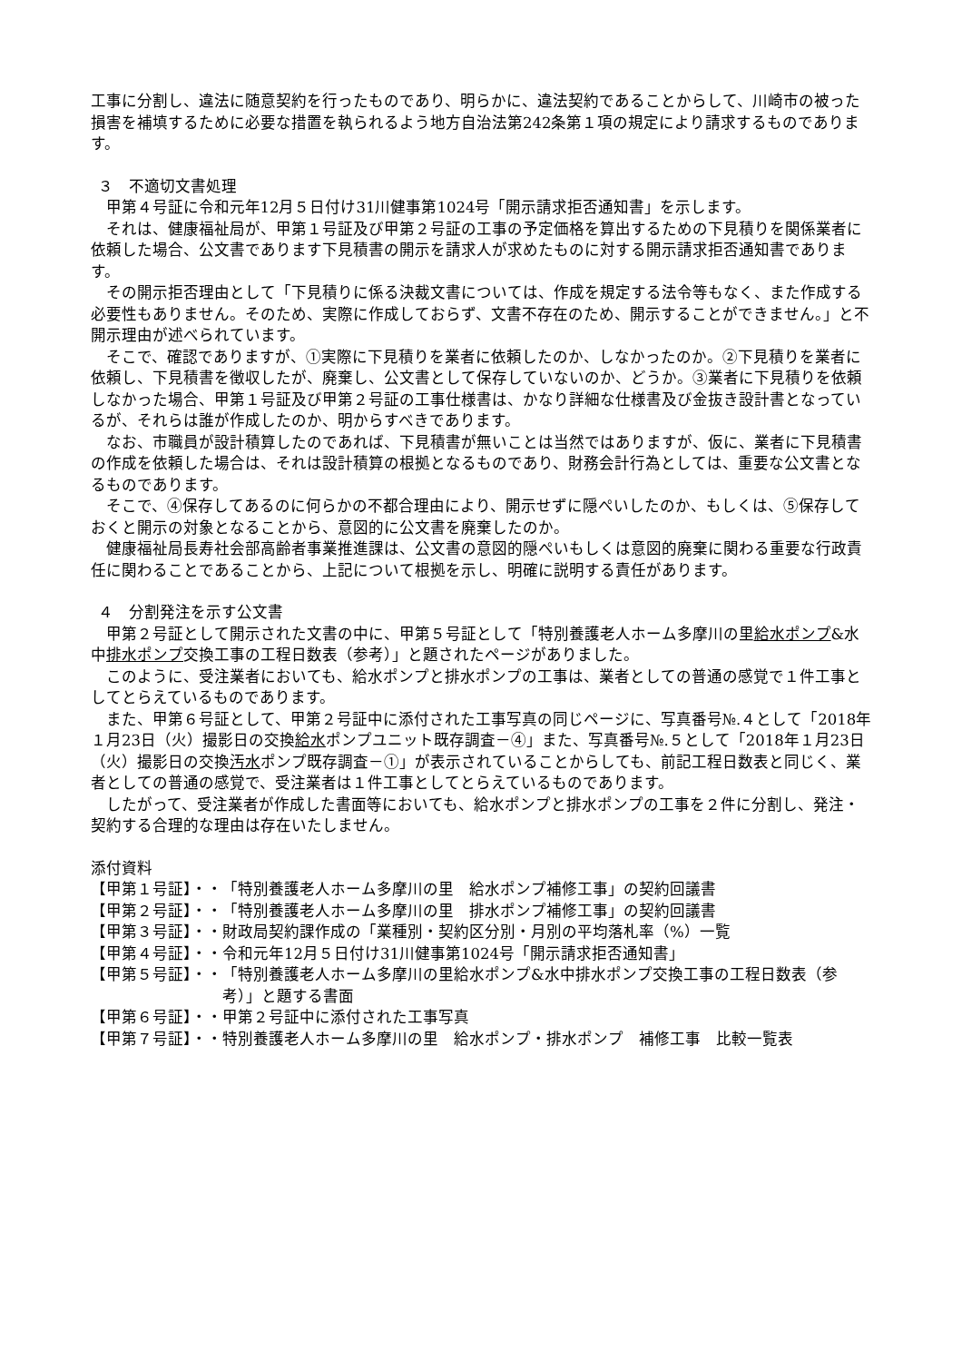工事に分割し、違法に随意契約を行ったものであり、明らかに、違法契約であることからして、川崎市の被った損害を補填するために必要な措置を執られるよう地方自治法第242条第１項の規定により請求するものであります。
３　不適切文書処理
甲第４号証に令和元年12月５日付け31川健事第1024号「開示請求拒否通知書」を示します。
それは、健康福祉局が、甲第１号証及び甲第２号証の工事の予定価格を算出するための下見積りを関係業者に依頼した場合、公文書であります下見積書の開示を請求人が求めたものに対する開示請求拒否通知書であります。
その開示拒否理由として「下見積りに係る決裁文書については、作成を規定する法令等もなく、また作成する必要性もありません。そのため、実際に作成しておらず、文書不存在のため、開示することができません。」と不開示理由が述べられています。
そこで、確認でありますが、①実際に下見積りを業者に依頼したのか、しなかったのか。②下見積りを業者に依頼し、下見積書を徴収したが、廃棄し、公文書として保存していないのか、どうか。③業者に下見積りを依頼しなかった場合、甲第１号証及び甲第２号証の工事仕様書は、かなり詳細な仕様書及び金抜き設計書となっているが、それらは誰が作成したのか、明からすべきであります。
なお、市職員が設計積算したのであれば、下見積書が無いことは当然ではありますが、仮に、業者に下見積書の作成を依頼した場合は、それは設計積算の根拠となるものであり、財務会計行為としては、重要な公文書となるものであります。
そこで、④保存してあるのに何らかの不都合理由により、開示せずに隠ぺいしたのか、もしくは、⑤保存しておくと開示の対象となることから、意図的に公文書を廃棄したのか。
健康福祉局長寿社会部高齢者事業推進課は、公文書の意図的隠ぺいもしくは意図的廃棄に関わる重要な行政責任に関わることであることから、上記について根拠を示し、明確に説明する責任があります。
４　分割発注を示す公文書
甲第２号証として開示された文書の中に、甲第５号証として「特別養護老人ホーム多摩川の里給水ポンプ&水中排水ポンプ交換工事の工程日数表（参考）」と題されたページがありました。
このように、受注業者においても、給水ポンプと排水ポンプの工事は、業者としての普通の感覚で１件工事としてとらえているものであります。
また、甲第６号証として、甲第２号証中に添付された工事写真の同じページに、写真番号№.４として「2018年１月23日（火）撮影日の交換給水ポンプユニット既存調査－④」また、写真番号№.５として「2018年１月23日（火）撮影日の交換汚水ポンプ既存調査－①」が表示されていることからしても、前記工程日数表と同じく、業者としての普通の感覚で、受注業者は１件工事としてとらえているものであります。
したがって、受注業者が作成した書面等においても、給水ポンプと排水ポンプの工事を２件に分割し、発注・契約する合理的な理由は存在いたしません。
添付資料
【甲第１号証】・・ 「特別養護老人ホーム多摩川の里　給水ポンプ補修工事」の契約回議書
【甲第２号証】・・ 「特別養護老人ホーム多摩川の里　排水ポンプ補修工事」の契約回議書
【甲第３号証】・・ 財政局契約課作成の「業種別・契約区分別・月別の平均落札率（%）一覧
【甲第４号証】・・ 令和元年12月５日付け31川健事第1024号「開示請求拒否通知書」
【甲第５号証】・・ 「特別養護老人ホーム多摩川の里給水ポンプ&水中排水ポンプ交換工事の工程日数表（参考）」と題する書面
【甲第６号証】・・ 甲第２号証中に添付された工事写真
【甲第７号証】・・ 特別養護老人ホーム多摩川の里　給水ポンプ・排水ポンプ　補修工事　比較一覧表